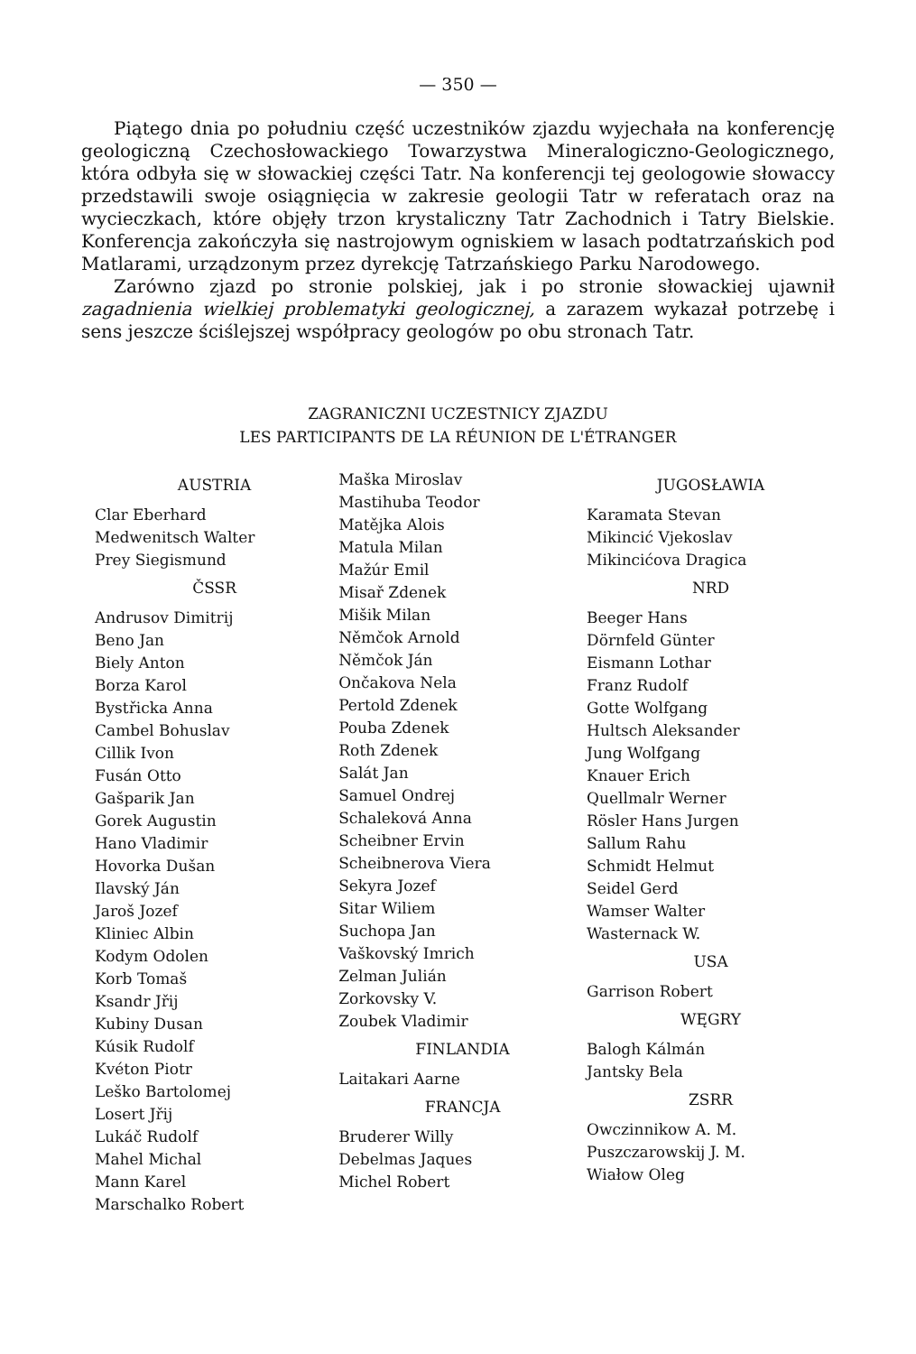— 350 —
Piątego dnia po południu część uczestników zjazdu wyjechała na konferencję geologiczną Czechosłowackiego Towarzystwa Mineralogiczno-Geologicznego, która odbyła się w słowackiej części Tatr. Na konferencji tej geologowie słowaccy przedstawili swoje osiągnięcia w zakresie geologii Tatr w referatach oraz na wycieczkach, które objęły trzon krystaliczny Tatr Zachodnich i Tatry Bielskie. Konferencja zakończyła się nastrojowym ogniskiem w lasach podtatrzańskich pod Matlarami, urządzonym przez dyrekcję Tatrzańskiego Parku Narodowego.
Zarówno zjazd po stronie polskiej, jak i po stronie słowackiej ujawnił zagadnienia wielkiej problematyki geologicznej, a zarazem wykazał potrzebę i sens jeszcze ściślejszej współpracy geologów po obu stronach Tatr.
ZAGRANICZNI UCZESTNICY ZJAZDU
LES PARTICIPANTS DE LA RÉUNION DE L'ÉTRANGER
AUSTRIA
Clar Eberhard
Medwenitsch Walter
Prey Siegismund
ČSSR
Andrusov Dimitrij
Beno Jan
Biely Anton
Borza Karol
Bystřicka Anna
Cambel Bohuslav
Cillik Ivon
Fusán Otto
Gašparik Jan
Gorek Augustin
Hano Vladimir
Hovorka Dušan
Ilavský Ján
Jaroš Jozef
Kliniec Albin
Kodym Odolen
Korb Tomaš
Ksandr Jřij
Kubiny Dusan
Kúsik Rudolf
Kvéton Piotr
Leško Bartolomej
Losert Jřij
Lukáč Rudolf
Mahel Michal
Mann Karel
Marschalko Robert
Maška Miroslav
Mastihuba Teodor
Matějka Alois
Matula Milan
Mažúr Emil
Misař Zdenek
Mišik Milan
Němčok Arnold
Němčok Ján
Ončakova Nela
Pertold Zdenek
Pouba Zdenek
Roth Zdenek
Salát Jan
Samuel Ondrej
Schaleková Anna
Scheibner Ervin
Scheibnerova Viera
Sekyra Jozef
Sitar Wiliem
Suchopa Jan
Vaškovský Imrich
Zelman Julián
Zorkovsky V.
Zoubek Vladimir
FINLANDIA
Laitakari Aarne
FRANCJA
Bruderer Willy
Debelmas Jaques
Michel Robert
JUGOSŁAWIA
Karamata Stevan
Mikincić Vjekoslav
Mikincićova Dragica
NRD
Beeger Hans
Dörnfeld Günter
Eismann Lothar
Franz Rudolf
Gotte Wolfgang
Hultsch Aleksander
Jung Wolfgang
Knauer Erich
Quellmalr Werner
Rösler Hans Jurgen
Sallum Rahu
Schmidt Helmut
Seidel Gerd
Wamser Walter
Wasternack W.
USA
Garrison Robert
WĘGRY
Balogh Kálmán
Jantsky Bela
ZSRR
Owczinnikow A. M.
Puszczarowskij J. M.
Wiałow Oleg